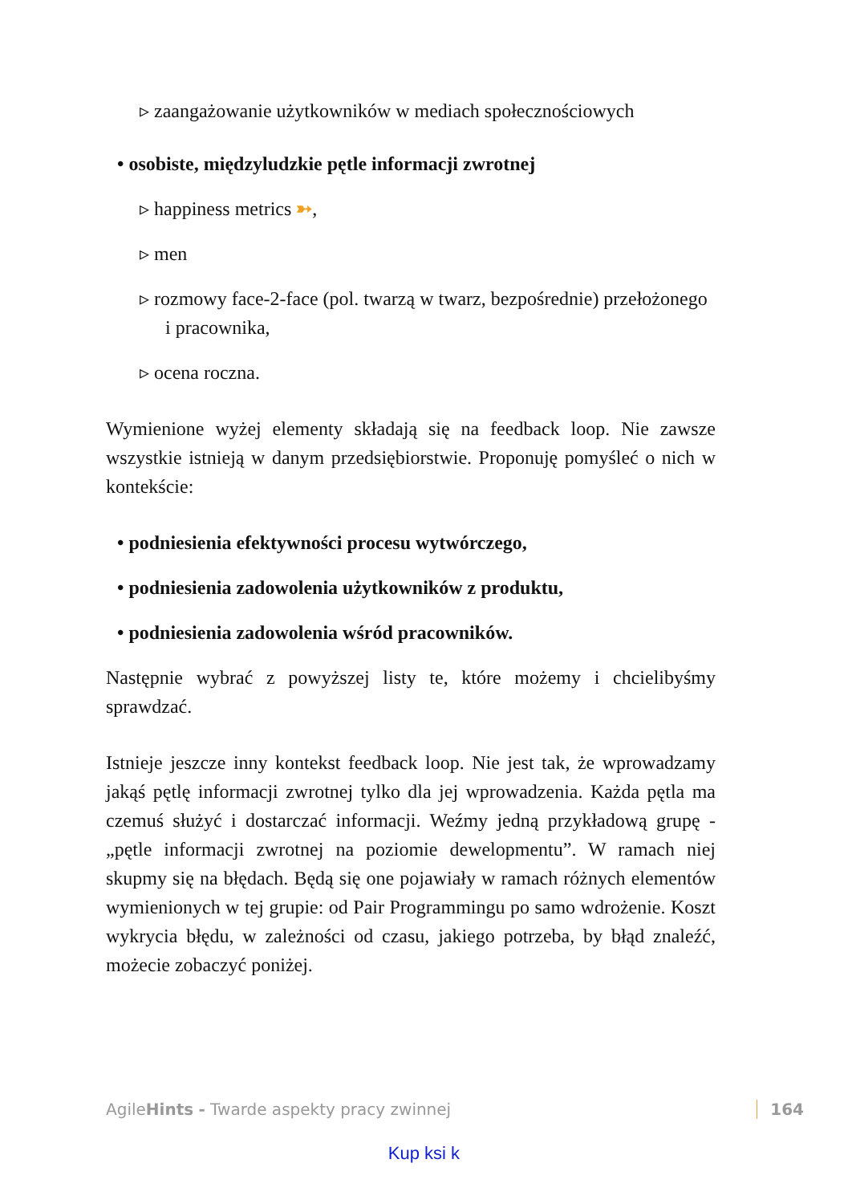▹ zaangażowanie użytkowników w mediach społecznościowych
• osobiste, międzyludzkie pętle informacji zwrotnej
▹ happiness metrics ➳,
▹ men
▹ rozmowy face-2-face (pol. twarzą w twarz, bezpośrednie) przełożonego i pracownika,
▹ ocena roczna.
Wymienione wyżej elementy składają się na feedback loop. Nie zawsze wszystkie istnieją w danym przedsiębiorstwie. Proponuję pomyśleć o nich w kontekście:
• podniesienia efektywności procesu wytwórczego,
• podniesienia zadowolenia użytkowników z produktu,
• podniesienia zadowolenia wśród pracowników.
Następnie wybrać z powyższej listy te, które możemy i chcielibyśmy sprawdzać.
Istnieje jeszcze inny kontekst feedback loop. Nie jest tak, że wprowadzamy jakąś pętlę informacji zwrotnej tylko dla jej wprowadzenia. Każda pętla ma czemuś służyć i dostarczać informacji. Weźmy jedną przykładową grupę - „pętle informacji zwrotnej na poziomie dewelopmentu”. W ramach niej skupmy się na błędach. Będą się one pojawiały w ramach różnych elementów wymienionych w tej grupie: od Pair Programmingu po samo wdrożenie. Koszt wykrycia błędu, w zależności od czasu, jakiego potrzeba, by błąd znaleźć, możecie zobaczyć poniżej.
AgileHints - Twarde aspekty pracy zwinnej 164
Kup ksi k